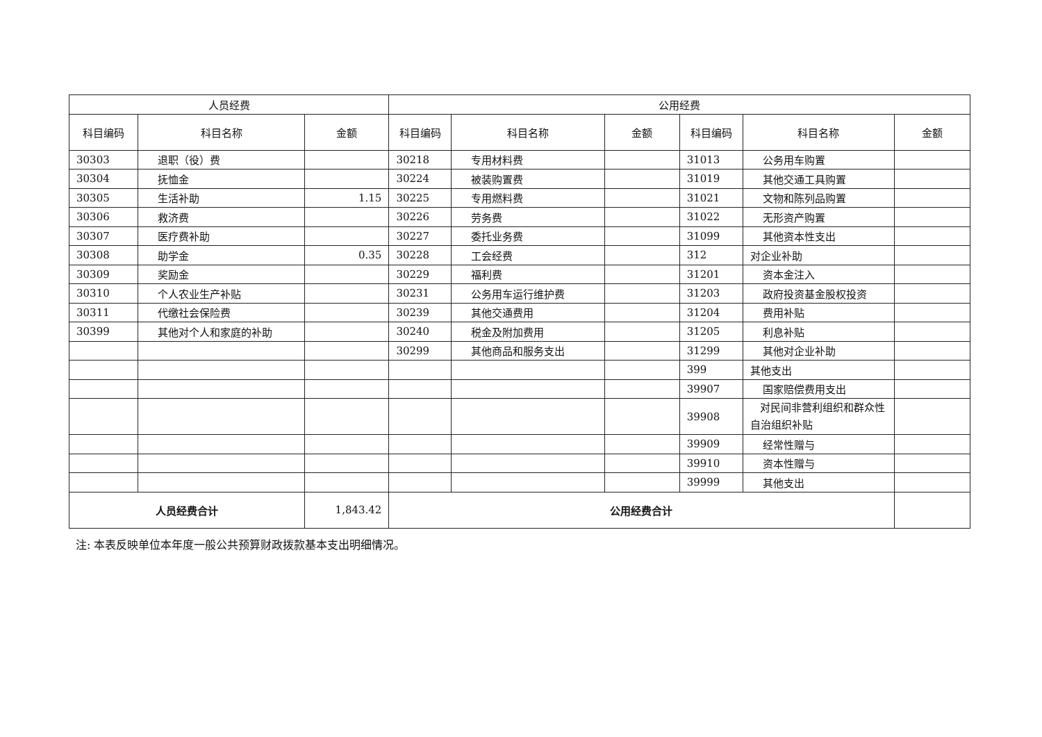| 人员经费 | | | 公用经费 | | | | | |
| --- | --- | --- | --- | --- | --- | --- | --- | --- |
| 科目编码 | 科目名称 | 金额 | 科目编码 | 科目名称 | 金额 | 科目编码 | 科目名称 | 金额 |
| 30303 | 退职（役）费 | | 30218 | 专用材料费 | | 31013 | 公务用车购置 | |
| 30304 | 抚恤金 | | 30224 | 被装购置费 | | 31019 | 其他交通工具购置 | |
| 30305 | 生活补助 | 1.15 | 30225 | 专用燃料费 | | 31021 | 文物和陈列品购置 | |
| 30306 | 救济费 | | 30226 | 劳务费 | | 31022 | 无形资产购置 | |
| 30307 | 医疗费补助 | | 30227 | 委托业务费 | | 31099 | 其他资本性支出 | |
| 30308 | 助学金 | 0.35 | 30228 | 工会经费 | | 312 | 对企业补助 | |
| 30309 | 奖励金 | | 30229 | 福利费 | | 31201 | 资本金注入 | |
| 30310 | 个人农业生产补贴 | | 30231 | 公务用车运行维护费 | | 31203 | 政府投资基金股权投资 | |
| 30311 | 代缴社会保险费 | | 30239 | 其他交通费用 | | 31204 | 费用补贴 | |
| 30399 | 其他对个人和家庭的补助 | | 30240 | 税金及附加费用 | | 31205 | 利息补贴 | |
| | | | 30299 | 其他商品和服务支出 | | 31299 | 其他对企业补助 | |
| | | | | | | 399 | 其他支出 | |
| | | | | | | 39907 | 国家赔偿费用支出 | |
| | | | | | | 39908 | 对民间非营利组织和群众性自治组织补贴 | |
| | | | | | | 39909 | 经常性赠与 | |
| | | | | | | 39910 | 资本性赠与 | |
| | | | | | | 39999 | 其他支出 | |
| 人员经费合计 | | 1,843.42 | 公用经费合计 | | | | | |
注: 本表反映单位本年度一般公共预算财政拨款基本支出明细情况。